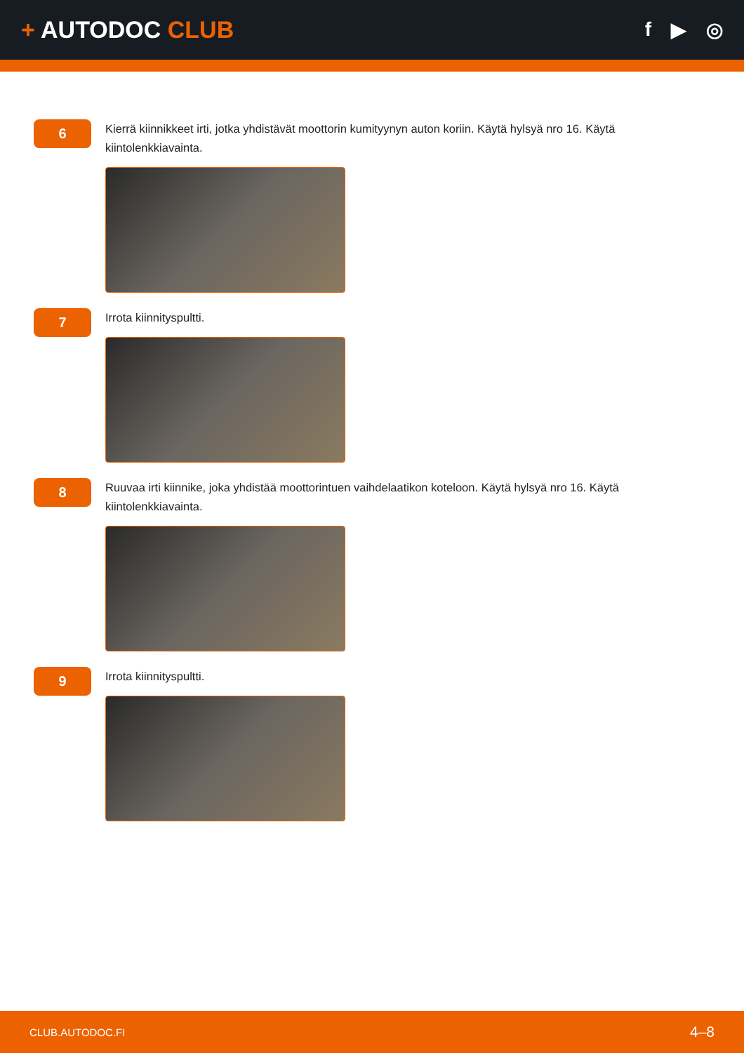+ AUTODOC CLUB
f ▶ ◎
6
Kierrä kiinnikkeet irti, jotka yhdistävät moottorin kumityynyn auton koriin. Käytä hylsyä nro 16. Käytä kiintolenkkiavainta.
7
Irrota kiinnityspultti.
8
Ruuvaa irti kiinnike, joka yhdistää moottorintuen vaihdelaatikon koteloon. Käytä hylsyä nro 16. Käytä kiintolenkkiavainta.
9
Irrota kiinnityspultti.
CLUB.AUTODOC.FI 4–8